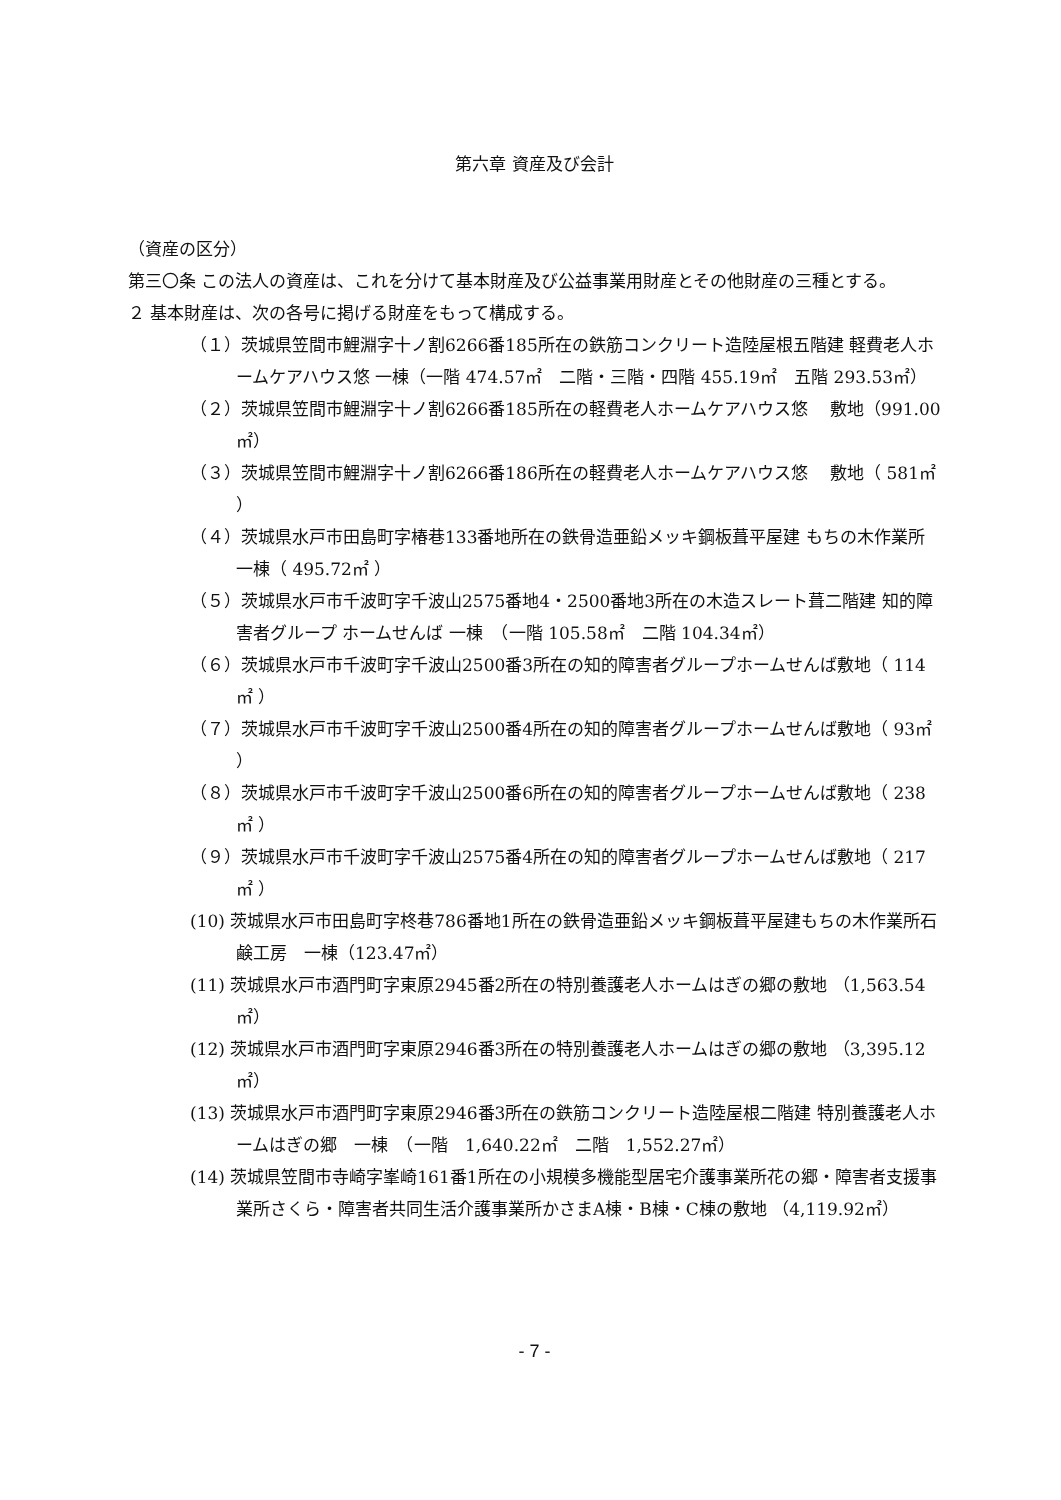第六章 資産及び会計
（資産の区分）
第三〇条 この法人の資産は、これを分けて基本財産及び公益事業用財産とその他財産の三種とする。
２ 基本財産は、次の各号に掲げる財産をもって構成する。
（１）茨城県笠間市鯉淵字十ノ割6266番185所在の鉄筋コンクリート造陸屋根五階建 軽費老人ホームケアハウス悠 一棟（一階 474.57㎡　二階・三階・四階 455.19㎡　五階 293.53㎡）
（２）茨城県笠間市鯉淵字十ノ割6266番185所在の軽費老人ホームケアハウス悠　 敷地（991.00㎡）
（３）茨城県笠間市鯉淵字十ノ割6266番186所在の軽費老人ホームケアハウス悠　 敷地（ 581㎡ ）
（４）茨城県水戸市田島町字椿巷133番地所在の鉄骨造亜鉛メッキ鋼板葺平屋建 もちの木作業所　一棟（ 495.72㎡ ）
（５）茨城県水戸市千波町字千波山2575番地4・2500番地3所在の木造スレート葺二階建 知的障害者グループ ホームせんば 一棟　（一階 105.58㎡　二階 104.34㎡）
（６）茨城県水戸市千波町字千波山2500番3所在の知的障害者グループホームせんば敷地（ 114㎡ ）
（７）茨城県水戸市千波町字千波山2500番4所在の知的障害者グループホームせんば敷地（ 93㎡ ）
（８）茨城県水戸市千波町字千波山2500番6所在の知的障害者グループホームせんば敷地（ 238㎡ ）
（９）茨城県水戸市千波町字千波山2575番4所在の知的障害者グループホームせんば敷地（ 217㎡ ）
(10) 茨城県水戸市田島町字柊巷786番地1所在の鉄骨造亜鉛メッキ鋼板葺平屋建もちの木作業所石鹸工房　一棟（123.47㎡）
(11) 茨城県水戸市酒門町字東原2945番2所在の特別養護老人ホームはぎの郷の敷地 （1,563.54㎡）
(12) 茨城県水戸市酒門町字東原2946番3所在の特別養護老人ホームはぎの郷の敷地 （3,395.12㎡）
(13) 茨城県水戸市酒門町字東原2946番3所在の鉄筋コンクリート造陸屋根二階建 特別養護老人ホームはぎの郷　一棟　（一階　1,640.22㎡　二階　1,552.27㎡）
(14) 茨城県笠間市寺崎字峯崎161番1所在の小規模多機能型居宅介護事業所花の郷・障害者支援事業所さくら・障害者共同生活介護事業所かさまA棟・B棟・C棟の敷地 （4,119.92㎡）
- 7 -